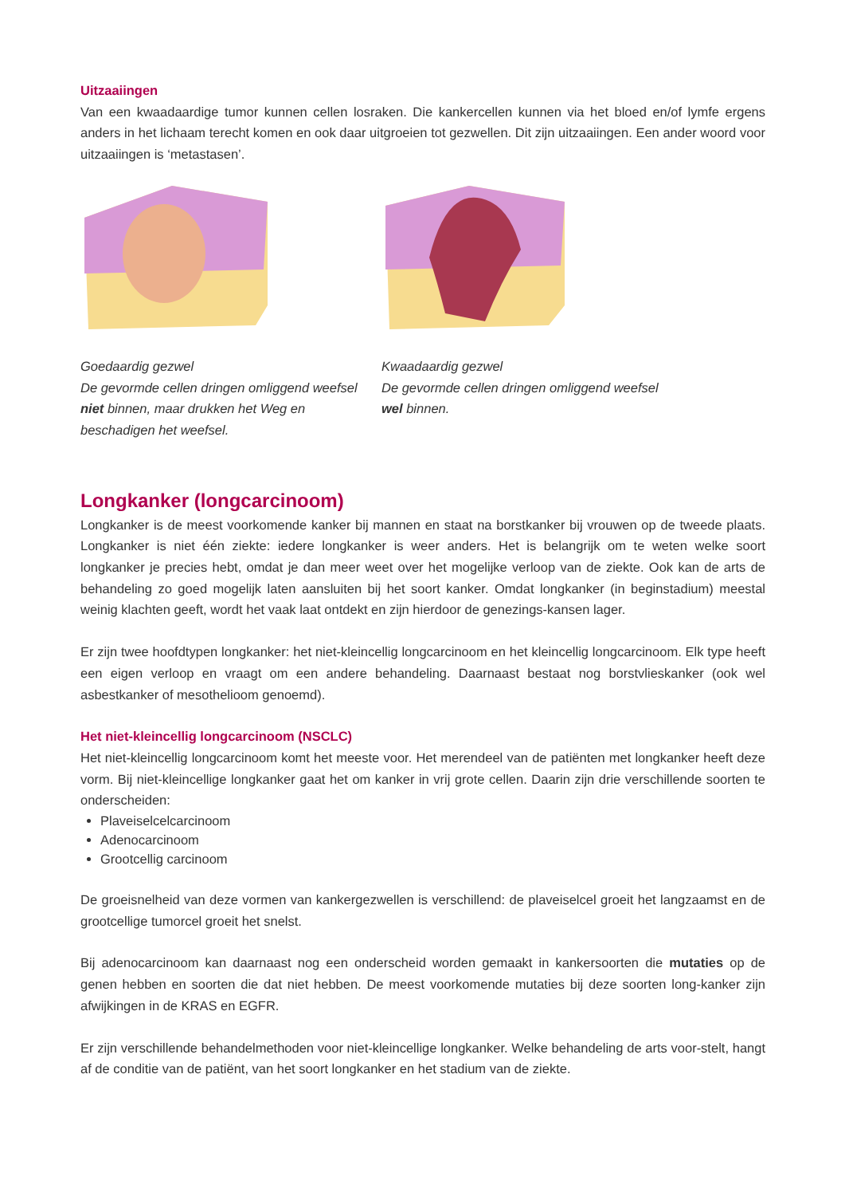Uitzaaiingen
Van een kwaadaardige tumor kunnen cellen losraken. Die kankercellen kunnen via het bloed en/of lymfe ergens anders in het lichaam terecht komen en ook daar uitgroeien tot gezwellen. Dit zijn uitzaaiingen. Een ander woord voor uitzaaiingen is ‘metastasen’.
Goedaardig gezwel
De gevormde cellen dringen omliggend weefsel niet binnen, maar drukken het Weg en beschadigen het weefsel.
Kwaadaardig gezwel
De gevormde cellen dringen omliggend weefsel wel binnen.
Longkanker (longcarcinoom)
Longkanker is de meest voorkomende kanker bij mannen en staat na borstkanker bij vrouwen op de tweede plaats. Longkanker is niet één ziekte: iedere longkanker is weer anders. Het is belangrijk om te weten welke soort longkanker je precies hebt, omdat je dan meer weet over het mogelijke verloop van de ziekte. Ook kan de arts de behandeling zo goed mogelijk laten aansluiten bij het soort kanker. Omdat longkanker (in beginstadium) meestal weinig klachten geeft, wordt het vaak laat ontdekt en zijn hierdoor de genezings-kansen lager.
Er zijn twee hoofdtypen longkanker: het niet-kleincellig longcarcinoom en het kleincellig longcarcinoom. Elk type heeft een eigen verloop en vraagt om een andere behandeling. Daarnaast bestaat nog borstvlieskanker (ook wel asbestkanker of mesothelioom genoemd).
Het niet-kleincellig longcarcinoom (NSCLC)
Het niet-kleincellig longcarcinoom komt het meeste voor. Het merendeel van de patiënten met longkanker heeft deze vorm. Bij niet-kleincellige longkanker gaat het om kanker in vrij grote cellen. Daarin zijn drie verschillende soorten te onderscheiden:
Plaveiselcelcarcinoom
Adenocarcinoom
Grootcellig carcinoom
De groeisnelheid van deze vormen van kankergezwellen is verschillend: de plaveiselcel groeit het langzaamst en de grootcellige tumorcel groeit het snelst.
Bij adenocarcinoom kan daarnaast nog een onderscheid worden gemaakt in kankersoorten die mutaties op de genen hebben en soorten die dat niet hebben. De meest voorkomende mutaties bij deze soorten long-kanker zijn afwijkingen in de KRAS en EGFR.
Er zijn verschillende behandelmethoden voor niet-kleincellige longkanker. Welke behandeling de arts voor-stelt, hangt af de conditie van de patiënt, van het soort longkanker en het stadium van de ziekte.